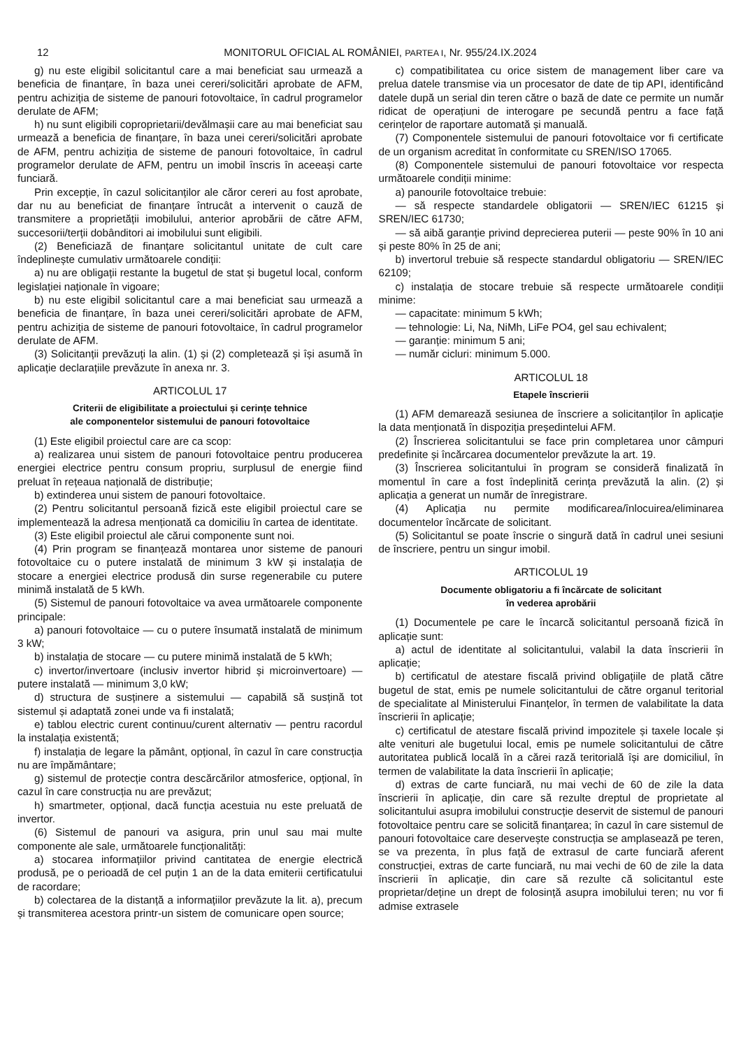12 MONITORUL OFICIAL AL ROMÂNIEI, PARTEA I, Nr. 955/24.IX.2024
g) nu este eligibil solicitantul care a mai beneficiat sau urmează a beneficia de finanțare, în baza unei cereri/solicitări aprobate de AFM, pentru achiziția de sisteme de panouri fotovoltaice, în cadrul programelor derulate de AFM;
h) nu sunt eligibili coproprietarii/devălmașii care au mai beneficiat sau urmează a beneficia de finanțare, în baza unei cereri/solicitări aprobate de AFM, pentru achiziția de sisteme de panouri fotovoltaice, în cadrul programelor derulate de AFM, pentru un imobil înscris în aceeași carte funciară.
Prin excepție, în cazul solicitanților ale căror cereri au fost aprobate, dar nu au beneficiat de finanțare întrucât a intervenit o cauză de transmitere a proprietății imobilului, anterior aprobării de către AFM, succesorii/terții dobânditori ai imobilului sunt eligibili.
(2) Beneficiază de finanțare solicitantul unitate de cult care îndeplinește cumulativ următoarele condiții:
a) nu are obligații restante la bugetul de stat și bugetul local, conform legislației naționale în vigoare;
b) nu este eligibil solicitantul care a mai beneficiat sau urmează a beneficia de finanțare, în baza unei cereri/solicitări aprobate de AFM, pentru achiziția de sisteme de panouri fotovoltaice, în cadrul programelor derulate de AFM.
(3) Solicitanții prevăzuți la alin. (1) și (2) completează și își asumă în aplicație declarațiile prevăzute în anexa nr. 3.
ARTICOLUL 17
Criterii de eligibilitate a proiectului și cerințe tehnice
ale componentelor sistemului de panouri fotovoltaice
(1) Este eligibil proiectul care are ca scop:
a) realizarea unui sistem de panouri fotovoltaice pentru producerea energiei electrice pentru consum propriu, surplusul de energie fiind preluat în rețeaua națională de distribuție;
b) extinderea unui sistem de panouri fotovoltaice.
(2) Pentru solicitantul persoană fizică este eligibil proiectul care se implementează la adresa menționată ca domiciliu în cartea de identitate.
(3) Este eligibil proiectul ale cărui componente sunt noi.
(4) Prin program se finanțează montarea unor sisteme de panouri fotovoltaice cu o putere instalată de minimum 3 kW și instalația de stocare a energiei electrice produsă din surse regenerabile cu putere minimă instalată de 5 kWh.
(5) Sistemul de panouri fotovoltaice va avea următoarele componente principale:
a) panouri fotovoltaice — cu o putere însumată instalată de minimum 3 kW;
b) instalația de stocare — cu putere minimă instalată de 5 kWh;
c) invertor/invertoare (inclusiv invertor hibrid și microinvertoare) — putere instalată — minimum 3,0 kW;
d) structura de susținere a sistemului — capabilă să susțină tot sistemul și adaptată zonei unde va fi instalată;
e) tablou electric curent continuu/curent alternativ — pentru racordul la instalația existentă;
f) instalația de legare la pământ, opțional, în cazul în care construcția nu are împământare;
g) sistemul de protecție contra descărcărilor atmosferice, opțional, în cazul în care construcția nu are prevăzut;
h) smartmeter, opțional, dacă funcția acestuia nu este preluată de invertor.
(6) Sistemul de panouri va asigura, prin unul sau mai multe componente ale sale, următoarele funcționalități:
a) stocarea informațiilor privind cantitatea de energie electrică produsă, pe o perioadă de cel puțin 1 an de la data emiterii certificatului de racordare;
b) colectarea de la distanță a informațiilor prevăzute la lit. a), precum și transmiterea acestora printr-un sistem de comunicare open source;
c) compatibilitatea cu orice sistem de management liber care va prelua datele transmise via un procesator de date de tip API, identificând datele după un serial din teren către o bază de date ce permite un număr ridicat de operațiuni de interogare pe secundă pentru a face față cerințelor de raportare automată și manuală.
(7) Componentele sistemului de panouri fotovoltaice vor fi certificate de un organism acreditat în conformitate cu SREN/ISO 17065.
(8) Componentele sistemului de panouri fotovoltaice vor respecta următoarele condiții minime:
a) panourile fotovoltaice trebuie:
— să respecte standardele obligatorii — SREN/IEC 61215 și SREN/IEC 61730;
— să aibă garanție privind deprecierea puterii — peste 90% în 10 ani și peste 80% în 25 de ani;
b) invertorul trebuie să respecte standardul obligatoriu — SREN/IEC 62109;
c) instalația de stocare trebuie să respecte următoarele condiții minime:
— capacitate: minimum 5 kWh;
— tehnologie: Li, Na, NiMh, LiFe PO4, gel sau echivalent;
— garanție: minimum 5 ani;
— număr cicluri: minimum 5.000.
ARTICOLUL 18
Etapele înscrierii
(1) AFM demarează sesiunea de înscriere a solicitanților în aplicație la data menționată în dispoziția președintelui AFM.
(2) Înscrierea solicitantului se face prin completarea unor câmpuri predefinite și încărcarea documentelor prevăzute la art. 19.
(3) Înscrierea solicitantului în program se consideră finalizată în momentul în care a fost îndeplinită cerința prevăzută la alin. (2) și aplicația a generat un număr de înregistrare.
(4) Aplicația nu permite modificarea/înlocuirea/eliminarea documentelor încărcate de solicitant.
(5) Solicitantul se poate înscrie o singură dată în cadrul unei sesiuni de înscriere, pentru un singur imobil.
ARTICOLUL 19
Documente obligatoriu a fi încărcate de solicitant
în vederea aprobării
(1) Documentele pe care le încarcă solicitantul persoană fizică în aplicație sunt:
a) actul de identitate al solicitantului, valabil la data înscrierii în aplicație;
b) certificatul de atestare fiscală privind obligațiile de plată către bugetul de stat, emis pe numele solicitantului de către organul teritorial de specialitate al Ministerului Finanțelor, în termen de valabilitate la data înscrierii în aplicație;
c) certificatul de atestare fiscală privind impozitele și taxele locale și alte venituri ale bugetului local, emis pe numele solicitantului de către autoritatea publică locală în a cărei rază teritorială își are domiciliul, în termen de valabilitate la data înscrierii în aplicație;
d) extras de carte funciară, nu mai vechi de 60 de zile la data înscrierii în aplicație, din care să rezulte dreptul de proprietate al solicitantului asupra imobilului construcție deservit de sistemul de panouri fotovoltaice pentru care se solicită finanțarea; în cazul în care sistemul de panouri fotovoltaice care deservește construcția se amplasează pe teren, se va prezenta, în plus față de extrasul de carte funciară aferent construcției, extras de carte funciară, nu mai vechi de 60 de zile la data înscrierii în aplicație, din care să rezulte că solicitantul este proprietar/deține un drept de folosință asupra imobilului teren; nu vor fi admise extrasele